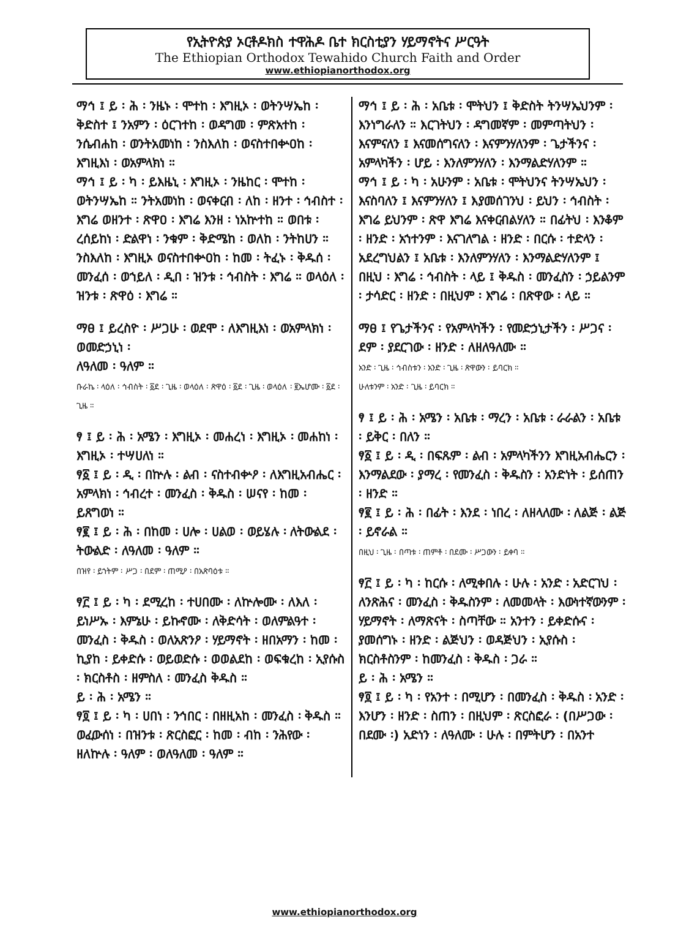የኢትዮጵያ ኦርቶዶክስ ተዋሕዶ ቤተ ክርስቲያን ሃይማኖትና ሥርዓት
The Ethiopian Orthodox Tewahido Church Faith and Order
www.ethiopianorthodox.org
ማኅ ፤ ይ ፡ ሕ ፡ ንዜኑ ፡ ሞተከ ፡ እግዚኦ ፡ ወትንሣኤከ ፡ ቅድስተ ፤ ንአምን ፡ ዕርገተከ ፡ ወዳግመ ፡ ምጽአተከ ፡ ንሴብሐከ ፡ ወንትአመነከ ፡ ንስእለከ ፡ ወናስተበቍዐከ ፡ እግዚእነ ፡ ወአምላክነ ።
ማኅ ፤ ይ ፡ ካ ፡ ይእዜኒ ፡ እግዚኦ ፡ ንዜከር ፡ ሞተከ ፡ ወትንሣኤከ ። ንትአመነከ ፡ ወናቀርብ ፡ ለከ ፡ ዘንተ ፡ ኅብስተ ፡ እግሬ ወዘንተ ፡ ጽዋዐ ፡ እግሬ እንዘ ፡ ነአኵተከ ። ወበቱ ፡ ረሰይከነ ፡ ድልዋነ ፡ ንቁም ፡ ቅድሜከ ፡ ወለከ ፡ ንትከሀን ። ንስእለከ ፡ እግዚኦ ወናስተበቍዐከ ፡ ከመ ፡ ትፈኑ ፡ ቅዱሰ ፡ መንፈሰ ፡ ወኀይለ ፡ ዲበ ፡ ዝንቱ ፡ ኅብስት ፡ እግሬ ። ወላዕለ ፡ ዝንቱ ፡ ጽዋዕ ፡ እግሬ ።
ማፀ ፤ ይረስዮ ፡ ሥጋሁ ፡ ወደሞ ፡ ለእግዚእነ ፡ ወአምላክነ ፡ ወመድኃኒነ ፡
ለዓለመ ፡ ዓለም ።
ቡራኬ ፡ ላዕለ ፡ ኅብስት ፡ ፩ደ ፡ ጊዜ ፡ ወላዕለ ፡ ጽዋዕ ፡ ፩ደ ፡ ጊዜ ፡ ወላዕለ ፡ ፪ኤሆሙ ፡ ፩ደ ፡ ጊዜ ።
ፃ ፤ ይ ፡ ሕ ፡ አሜን ፡ እግዚኦ ፡ መሐረነ ፡ እግዚኦ ፡ መሐከነ ፡ እግዚኦ ፡ ተሣሀለነ ።
ፃ፩ ፤ ይ ፡ ዲ ፡ በኵሉ ፡ ልብ ፡ ናስተብቍዖ ፡ ለእግዚአብሔር ፡ አምላክነ ፡ ኅብረተ ፡ መንፈስ ፡ ቅዱስ ፡ ሠናየ ፡ ከመ ፡ ይጸግወነ ።
ፃ፪ ፤ ይ ፡ ሕ ፡ በከመ ፡ ሀሎ ፡ ሀልወ ፡ ወይሄሉ ፡ ለትውልደ ፡ ትውልድ ፡ ለዓለመ ፡ ዓለም ።
በዝየ ፡ ይኀትም ፡ ሥጋ ፡ በደም ፡ ጠሚዖ ፡ በአጽባዕቱ ።
ፃ፫ ፤ ይ ፡ ካ ፡ ደሚረከ ፡ ተሀበሙ ፡ ለኵሎሙ ፡ ለእለ ፡ ይነሥኡ ፡ እምኔሁ ፡ ይኩኖሙ ፡ ለቅድሳት ፡ ወለምልዓተ ፡ መንፈስ ፡ ቅዱስ ፡ ወለአጽንዖ ፡ ሃይማኖት ፡ ዘበአማን ፡ ከመ ፡ ኪያከ ፡ ይቀድሱ ፡ ወይወድሱ ፡ ወወልደከ ፡ ወፍቁረከ ፡ ኢየሱስ ፡ ክርስቶስ ፡ ዘምስለ ፡ መንፈስ ቅዱስ ።
ይ ፡ ሕ ፡ አሜን ።
ፃ፬ ፤ ይ ፡ ካ ፡ ሀበነ ፡ ንኅበር ፡ በዘዚአከ ፡ መንፈስ ፡ ቅዱስ ። ወፈውሰነ ፡ በዝንቱ ፡ ጽርስፎር ፡ ከመ ፡ ብከ ፡ ንሕየው ፡ ዘለኵሉ ፡ ዓለም ፡ ወለዓለመ ፡ ዓለም ።
ማኅ ፤ ይ ፡ ሕ ፡ አቤቱ ፡ ሞትህን ፤ ቅድስት ትንሣኤህንም ፡ እንነግራለን ። እርገትህን ፡ ዳግመኛም ፡ መምጣትህን ፡ እናምናለን ፤ እናመሰግናለን ፡ እናምንሃለንም ፡ ጌታችንና ፡ አምላካችን ፡ ሆይ ፡ እንለምንሃለን ፡ እንማልድሃለንም ።
ማኅ ፤ ይ ፡ ካ ፡ አሁንም ፡ አቤቱ ፡ ሞትህንና ትንሣኤህን ፡ እናስባለን ፤ እናምንሃለን ፤ እያመሰገንህ ፡ ይህን ፡ ኅብስት ፡ እግሬ ይህንም ፡ ጽዋ እግሬ እናቀርብልሃለን ። በፊትህ ፡ እንቆም ፡ ዘንድ ፡ አኀተንም ፡ እናገለግል ፡ ዘንድ ፡ በርሱ ፡ ተድላን ፡ አደረግህልን ፤ አቤቱ ፡ እንለምንሃለን ፡ እንማልድሃለንም ፤ በዚህ ፡ እግሬ ፡ ኅብስት ፡ ላይ ፤ ቅዱስ ፡ መንፈስን ፡ ኃይልንም ፡ ታሳድር ፡ ዘንድ ፡ በዚህም ፡ እግሬ ፡ በጽዋው ፡ ላይ ።
ማፀ ፤ የጌታችንና ፡ የአምላካችን ፡ የመድኃኒታችን ፡ ሥጋና ፡ ደም ፡ ያደርገው ፡ ዘንድ ፡ ለዘለዓለሙ ።
አንድ ፡ ጊዜ ፡ ኅብስቱን ፡ አንድ ፡ ጊዜ ፡ ጽዋውን ፡ ይባርክ ።
ሁለቱንም ፡ አንድ ፡ ጊዜ ፡ ይባርክ ።
ፃ ፤ ይ ፡ ሕ ፡ አሜን ፡ አቤቱ ፡ ማረን ፡ አቤቱ ፡ ራራልን ፡ አቤቱ ፡ ይቅር ፡ በለን ።
ፃ፩ ፤ ይ ፡ ዲ ፡ በፍጹም ፡ ልብ ፡ አምላካችንን እግዚአብሔርን ፡ እንማልደው ፡ ያማረ ፡ የመንፈስ ፡ ቅዱስን ፡ አንድነት ፡ ይሰጠን ፡ ዘንድ ።
ፃ፪ ፤ ይ ፡ ሕ ፡ በፊት ፡ እንደ ፡ ነበረ ፡ ለዘላለሙ ፡ ለልጅ ፡ ልጅ ፡ ይኖራል ።
በዚህ ፡ ጊዜ ፡ በጣቱ ፡ ጠምቶ ፡ በደሙ ፡ ሥጋውን ፡ ይቀባ ።
ፃ፫ ፤ ይ ፡ ካ ፡ ከርሱ ፡ ለሚቀበሉ ፡ ሁሉ ፡ አንድ ፡ አድርገህ ፡ ለንጽሕና ፡ መንፈስ ፡ ቅዱስንም ፡ ለመመላት ፡ እውነተኛውንም ፡ ሃይማኖት ፡ ለማጽናት ፡ ስጣቸው ። አንተን ፡ ይቀድሱና ፡ ያመሰግኑ ፡ ዘንድ ፡ ልጅህን ፡ ወዳጅህን ፡ ኢየሱስ ፡ ክርስቶስንም ፡ ከመንፈስ ፡ ቅዱስ ፡ ጋራ ።
ይ ፡ ሕ ፡ አሜን ።
ፃ፬ ፤ ይ ፡ ካ ፡ የአንተ ፡ በሚሆን ፡ በመንፈስ ፡ ቅዱስ ፡ አንድ ፡ እንሆን ፡ ዘንድ ፡ ስጠን ፡ በዚህም ፡ ጽርስፎራ ፡ (በሥጋው ፡ በደሙ ፡) አድነን ፡ ለዓለሙ ፡ ሁሉ ፡ በምትሆን ፡ በአንተ
www.ethiopianorthodox.org